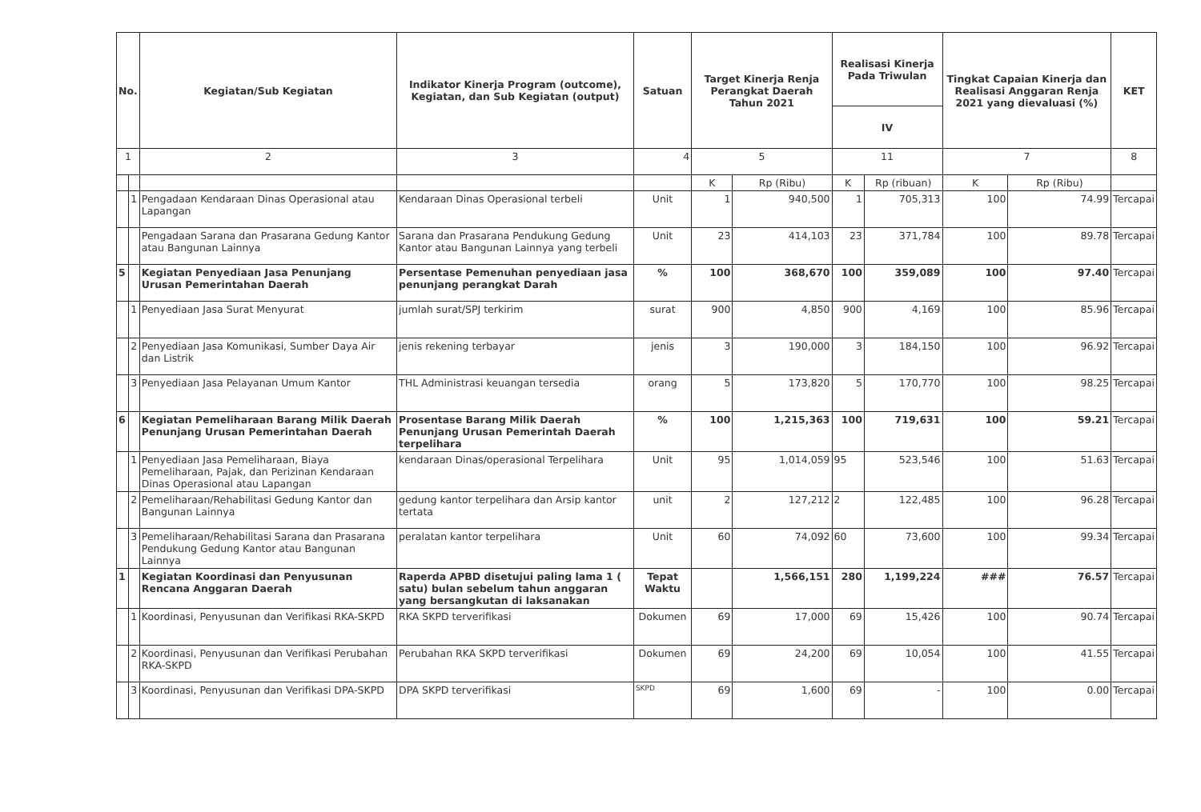| No. | | Kegiatan/Sub Kegiatan | Indikator Kinerja Program (outcome), Kegiatan, dan Sub Kegiatan (output) | Satuan | Target Kinerja Renja Perangkat Daerah Tahun 2021 | | Realisasi Kinerja Pada Triwulan | | Tingkat Capaian Kinerja dan Realisasi Anggaran Renja 2021 yang dievaluasi (%) | | KET |
| --- | --- | --- | --- | --- | --- | --- | --- | --- | --- | --- | --- |
| | | | | | | | IV | | | | |
| 1 | | 2 | 3 | 4 | 5 | | 11 | | 7 | | 8 |
| | | | | | K | Rp (Ribu) | K | Rp (ribuan) | K | Rp (Ribu) | |
| | 1 | Pengadaan Kendaraan Dinas Operasional atau Lapangan | Kendaraan Dinas Operasional terbeli | Unit | 1 | 940,500 | 1 | 705,313 | 100 | 74.99 | Tercapai |
| | | Pengadaan Sarana dan Prasarana Gedung Kantor atau Bangunan Lainnya | Sarana dan Prasarana Pendukung Gedung Kantor atau Bangunan Lainnya yang terbeli | Unit | 23 | 414,103 | 23 | 371,784 | 100 | 89.78 | Tercapai |
| 5 | | Kegiatan Penyediaan Jasa Penunjang Urusan Pemerintahan Daerah | Persentase Pemenuhan penyediaan jasa penunjang perangkat Darah | % | 100 | 368,670 | 100 | 359,089 | 100 | 97.40 | Tercapai |
| | 1 | Penyediaan Jasa Surat Menyurat | jumlah surat/SPJ terkirim | surat | 900 | 4,850 | 900 | 4,169 | 100 | 85.96 | Tercapai |
| | 2 | Penyediaan Jasa Komunikasi, Sumber Daya Air dan Listrik | jenis rekening terbayar | jenis | 3 | 190,000 | 3 | 184,150 | 100 | 96.92 | Tercapai |
| | 3 | Penyediaan Jasa Pelayanan Umum Kantor | THL Administrasi keuangan tersedia | orang | 5 | 173,820 | 5 | 170,770 | 100 | 98.25 | Tercapai |
| 6 | | Kegiatan Pemeliharaan Barang Milik Daerah Penunjang Urusan Pemerintahan Daerah | Prosentase Barang Milik Daerah Penunjang Urusan Pemerintah Daerah terpelihara | % | 100 | 1,215,363 | 100 | 719,631 | 100 | 59.21 | Tercapai |
| | 1 | Penyediaan Jasa Pemeliharaan, Biaya Pemeliharaan, Pajak, dan Perizinan Kendaraan Dinas Operasional atau Lapangan | kendaraan Dinas/operasional Terpelihara | Unit | 95 | 1,014,059 | 95 | 523,546 | 100 | 51.63 | Tercapai |
| | 2 | Pemeliharaan/Rehabilitasi Gedung Kantor dan Bangunan Lainnya | gedung kantor terpelihara dan Arsip kantor tertata | unit | 2 | 127,212 | 2 | 122,485 | 100 | 96.28 | Tercapai |
| | 3 | Pemeliharaan/Rehabilitasi Sarana dan Prasarana Pendukung Gedung Kantor atau Bangunan Lainnya | peralatan kantor terpelihara | Unit | 60 | 74,092 | 60 | 73,600 | 100 | 99.34 | Tercapai |
| 1 | | Kegiatan Koordinasi dan Penyusunan Rencana Anggaran Daerah | Raperda APBD disetujui paling lama 1 ( satu) bulan sebelum tahun anggaran yang bersangkutan di laksanakan | Tepat Waktu | | 1,566,151 | 280 | 1,199,224 | ### | 76.57 | Tercapai |
| | 1 | Koordinasi, Penyusunan dan Verifikasi RKA-SKPD | RKA SKPD terverifikasi | Dokumen | 69 | 17,000 | 69 | 15,426 | 100 | 90.74 | Tercapai |
| | 2 | Koordinasi, Penyusunan dan Verifikasi Perubahan RKA-SKPD | Perubahan RKA SKPD terverifikasi | Dokumen | 69 | 24,200 | 69 | 10,054 | 100 | 41.55 | Tercapai |
| | 3 | Koordinasi, Penyusunan dan Verifikasi DPA-SKPD | DPA SKPD terverifikasi | SKPD | 69 | 1,600 | 69 | - | 100 | 0.00 | Tercapai |